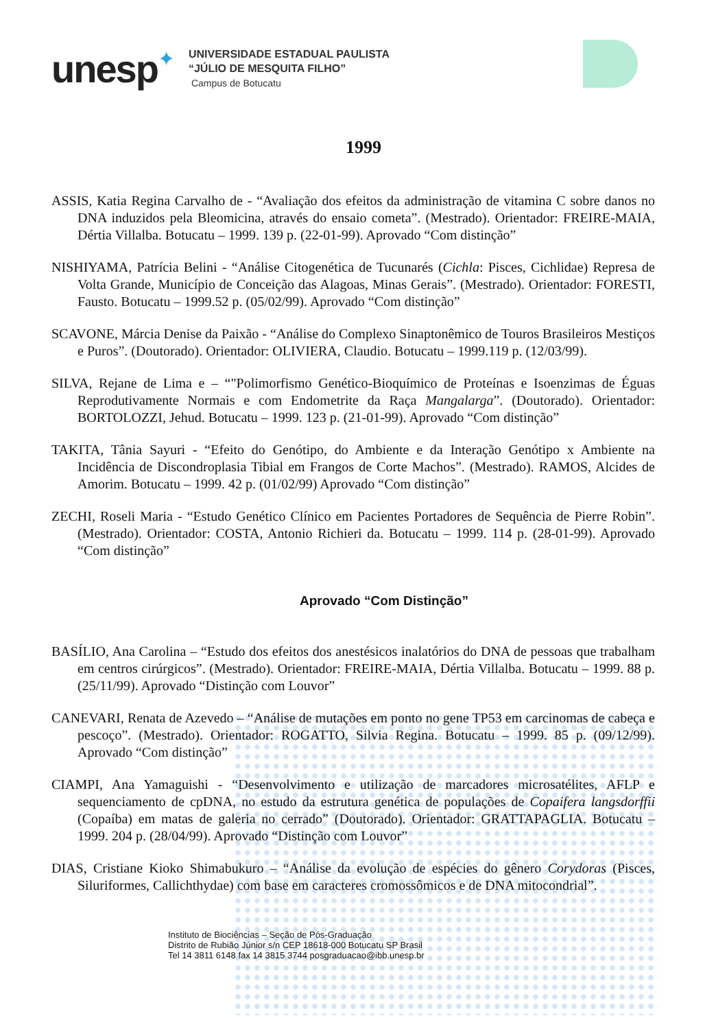unesp
✦
UNIVERSIDADE ESTADUAL PAULISTA
“JÚLIO DE MESQUITA FILHO”
Campus de Botucatu
1999
ASSIS, Katia Regina Carvalho de - “Avaliação dos efeitos da administração de vitamina C sobre danos no DNA induzidos pela Bleomicina, através do ensaio cometa”. (Mestrado). Orientador: FREIRE-MAIA, Dértia Villalba. Botucatu – 1999. 139 p. (22-01-99). Aprovado “Com distinção”
NISHIYAMA, Patrícia Belini - “Análise Citogenética de Tucunarés (Cichla: Pisces, Cichlidae) Represa de Volta Grande, Município de Conceição das Alagoas, Minas Gerais”. (Mestrado). Orientador: FORESTI, Fausto. Botucatu – 1999.52 p. (05/02/99). Aprovado “Com distinção”
SCAVONE, Márcia Denise da Paixão - “Análise do Complexo Sinaptonêmico de Touros Brasileiros Mestiços e Puros”. (Doutorado). Orientador: OLIVIERA, Claudio. Botucatu – 1999.119 p. (12/03/99).
SILVA, Rejane de Lima e – “"Polimorfismo Genético-Bioquímico de Proteínas e Isoenzimas de Éguas Reprodutivamente Normais e com Endometrite da Raça Mangalarga”. (Doutorado). Orientador: BORTOLOZZI, Jehud. Botucatu – 1999. 123 p. (21-01-99). Aprovado “Com distinção”
TAKITA, Tânia Sayuri - “Efeito do Genótipo, do Ambiente e da Interação Genótipo x Ambiente na Incidência de Discondroplasia Tibial em Frangos de Corte Machos”. (Mestrado). RAMOS, Alcides de Amorim. Botucatu – 1999. 42 p. (01/02/99) Aprovado “Com distinção”
ZECHI, Roseli Maria - “Estudo Genético Clínico em Pacientes Portadores de Sequência de Pierre Robin”. (Mestrado). Orientador: COSTA, Antonio Richieri da. Botucatu – 1999. 114 p. (28-01-99). Aprovado “Com distinção”
Aprovado “Com Distinção”
BASÍLIO, Ana Carolina – “Estudo dos efeitos dos anestésicos inalatórios do DNA de pessoas que trabalham em centros cirúrgicos”. (Mestrado). Orientador: FREIRE-MAIA, Dértia Villalba. Botucatu – 1999. 88 p. (25/11/99). Aprovado “Distinção com Louvor”
CANEVARI, Renata de Azevedo – “Análise de mutações em ponto no gene TP53 em carcinomas de cabeça e pescoço”. (Mestrado). Orientador: ROGATTO, Silvia Regina. Botucatu – 1999. 85 p. (09/12/99). Aprovado “Com distinção”
CIAMPI, Ana Yamaguishi - “Desenvolvimento e utilização de marcadores microsatélites, AFLP e sequenciamento de cpDNA, no estudo da estrutura genética de populações de Copaifera langsdorffii (Copaíba) em matas de galeria no cerrado” (Doutorado). Orientador: GRATTAPAGLIA. Botucatu – 1999. 204 p. (28/04/99). Aprovado “Distinção com Louvor”
DIAS, Cristiane Kioko Shimabukuro – “Análise da evolução de espécies do gênero Corydoras (Pisces, Siluriformes, Callichthydae) com base em caracteres cromossômicos e de DNA mitocondrial”.
Instituto de Biociências – Seção de Pós-Graduação
Distrito de Rubião Júnior s/n CEP 18618-000 Botucatu SP Brasil
Tel 14 3811 6148 fax 14 3815 3744 posgraduacao@ibb.unesp.br